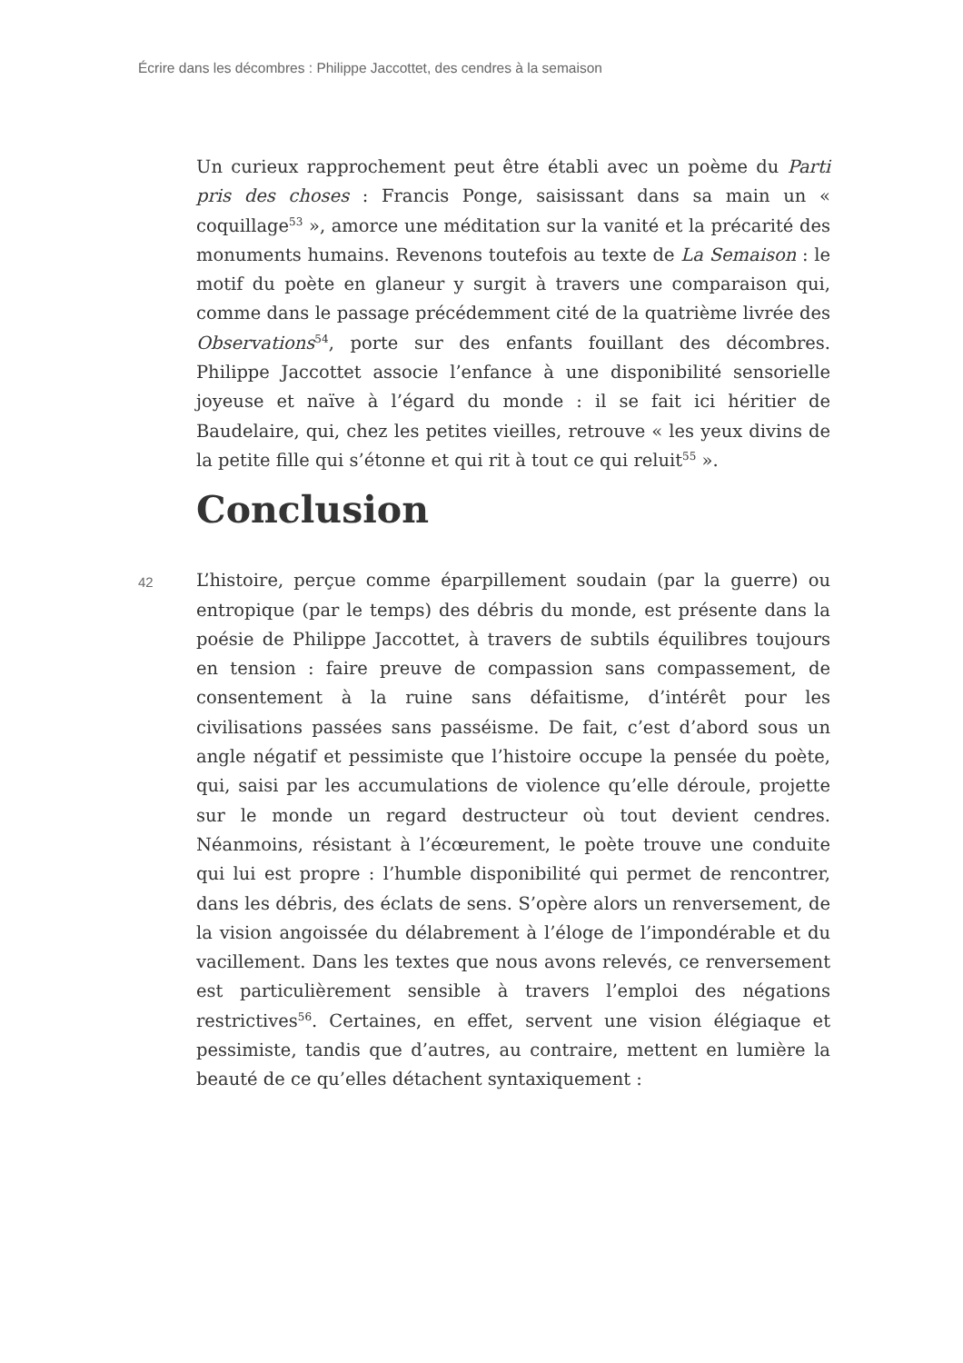Écrire dans les décombres : Philippe Jaccottet, des cendres à la semaison
Un curieux rapprochement peut être établi avec un poème du Parti pris des choses : Francis Ponge, saisissant dans sa main un « coquillage<sup>53</sup> », amorce une méditation sur la vanité et la précarité des monuments humains. Revenons toutefois au texte de La Semaison : le motif du poète en glaneur y surgit à travers une comparaison qui, comme dans le passage précédemment cité de la quatrième livrée des Observations<sup>54</sup>, porte sur des enfants fouillant des décombres. Philippe Jaccottet associe l’enfance à une disponibilité sensorielle joyeuse et naïve à l’égard du monde : il se fait ici héritier de Baudelaire, qui, chez les petites vieilles, retrouve « les yeux divins de la petite fille qui s’étonne et qui rit à tout ce qui reluit<sup>55</sup> ».
Conclusion
42
L’histoire, perçue comme éparpillement soudain (par la guerre) ou entropique (par le temps) des débris du monde, est présente dans la poésie de Philippe Jaccottet, à travers de subtils équilibres toujours en tension : faire preuve de compassion sans compassement, de consentement à la ruine sans défaitisme, d’intérêt pour les civilisations passées sans passéisme. De fait, c’est d’abord sous un angle négatif et pessimiste que l’histoire occupe la pensée du poète, qui, saisi par les accumulations de violence qu’elle déroule, projette sur le monde un regard destructeur où tout devient cendres. Néanmoins, résistant à l’écœurement, le poète trouve une conduite qui lui est propre : l’humble disponibilité qui permet de rencontrer, dans les débris, des éclats de sens. S’opère alors un renversement, de la vision angoissée du délabrement à l’éloge de l’impondérable et du vacillement. Dans les textes que nous avons relevés, ce renversement est particulièrement sensible à travers l’emploi des négations restrictives<sup>56</sup>. Certaines, en effet, servent une vision élégiaque et pessimiste, tandis que d’autres, au contraire, mettent en lumière la beauté de ce qu’elles détachent syntaxiquement :